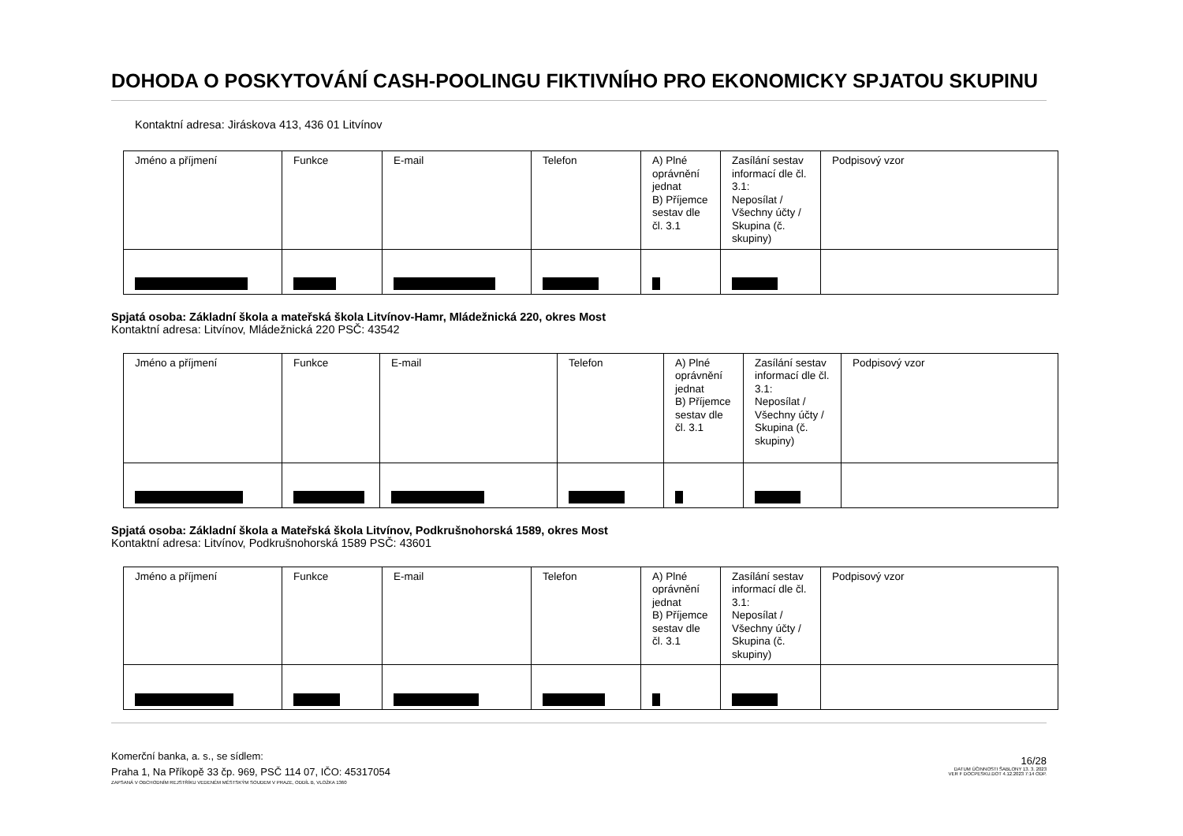DOHODA O POSKYTOVÁNÍ CASH-POOLINGU FIKTIVNÍHO PRO EKONOMICKY SPJATOU SKUPINU
Kontaktní adresa: Jiráskova 413, 436 01 Litvínov
| Jméno a příjmení | Funkce | E-mail | Telefon | A) Plné oprávnění jednat B) Příjemce sestav dle čl. 3.1 | Zasílání sestav informací dle čl. 3.1: Neposílat / Všechny účty / Skupina (č. skupiny) | Podpisový vzor |
Spjatá osoba: Základní škola a mateřská škola Litvínov-Hamr, Mládežnická 220, okres Most
Kontaktní adresa: Litvínov, Mládežnická 220 PSČ: 43542
| Jméno a příjmení | Funkce | E-mail | Telefon | A) Plné oprávnění jednat B) Příjemce sestav dle čl. 3.1 | Zasílání sestav informací dle čl. 3.1: Neposílat / Všechny účty / Skupina (č. skupiny) | Podpisový vzor |
Spjatá osoba: Základní škola a Mateřská škola Litvínov, Podkrušnohorská 1589, okres Most
Kontaktní adresa: Litvínov, Podkrušnohorská 1589 PSČ: 43601
| Jméno a příjmení | Funkce | E-mail | Telefon | A) Plné oprávnění jednat B) Příjemce sestav dle čl. 3.1 | Zasílání sestav informací dle čl. 3.1: Neposílat / Všechny účty / Skupina (č. skupiny) | Podpisový vzor |
Komerční banka, a. s., se sídlem:
Praha 1, Na Příkopě 33 čp. 969, PSČ 114 07, IČO: 45317054
ZAPSANÁ V OBCHODNÍM REJSTŘÍKU VEDENÉM MĚSTSKÝM SOUDEM V PRAZE, ODDÍL B, VLOŽKA 1360
16/28
DATUM ÚČINNOSTI ŠABLONY 13. 3. 2023
VER F DOCPESKU.DOT 4.12.2023 7:14 ODP.